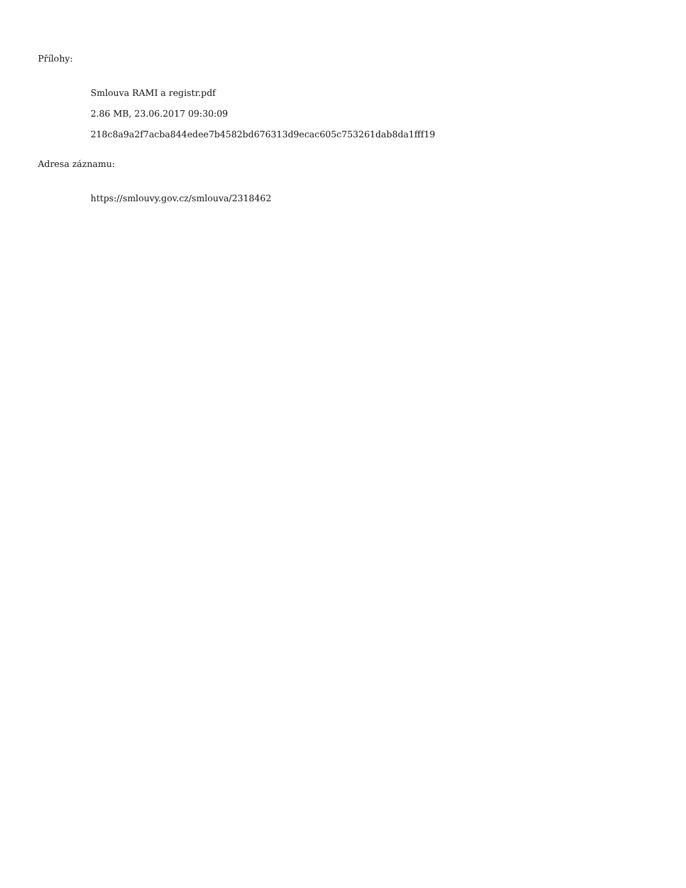Přílohy:
Smlouva RAMI a registr.pdf
2.86 MB, 23.06.2017 09:30:09
218c8a9a2f7acba844edee7b4582bd676313d9ecac605c753261dab8da1fff19
Adresa záznamu:
https://smlouvy.gov.cz/smlouva/2318462